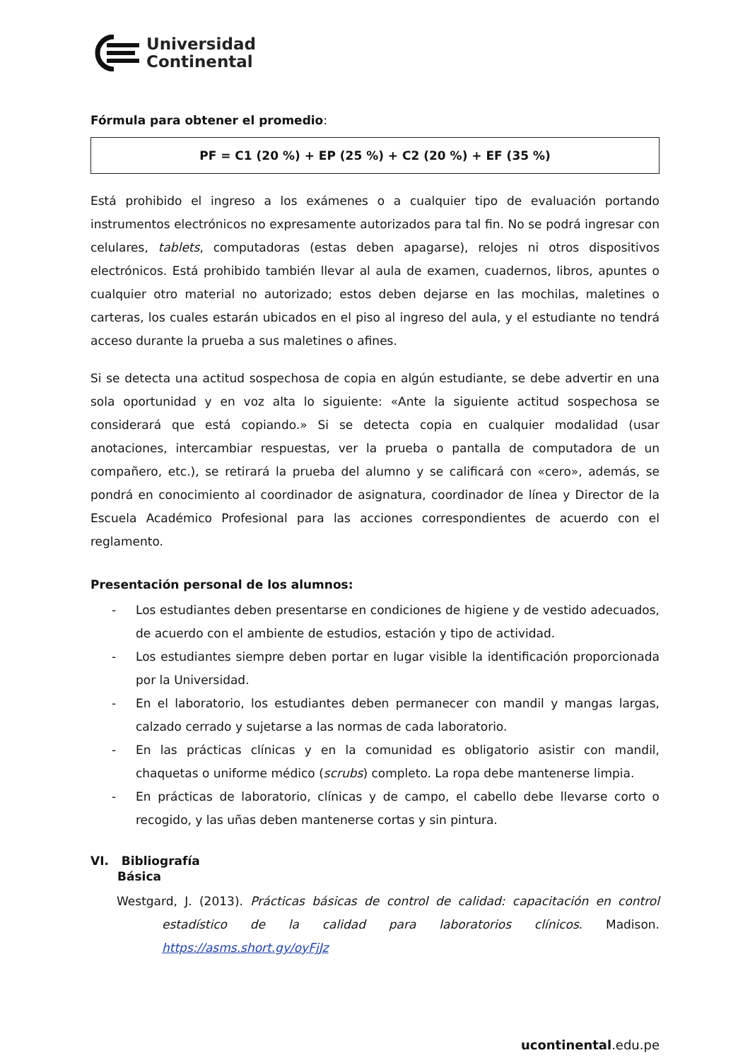Universidad
Continental
Fórmula para obtener el promedio:
PF = C1 (20 %) + EP (25 %) + C2 (20 %) + EF (35 %)
Está prohibido el ingreso a los exámenes o a cualquier tipo de evaluación portando instrumentos electrónicos no expresamente autorizados para tal fin. No se podrá ingresar con celulares, tablets, computadoras (estas deben apagarse), relojes ni otros dispositivos electrónicos. Está prohibido también llevar al aula de examen, cuadernos, libros, apuntes o cualquier otro material no autorizado; estos deben dejarse en las mochilas, maletines o carteras, los cuales estarán ubicados en el piso al ingreso del aula, y el estudiante no tendrá acceso durante la prueba a sus maletines o afines.
Si se detecta una actitud sospechosa de copia en algún estudiante, se debe advertir en una sola oportunidad y en voz alta lo siguiente: «Ante la siguiente actitud sospechosa se considerará que está copiando.» Si se detecta copia en cualquier modalidad (usar anotaciones, intercambiar respuestas, ver la prueba o pantalla de computadora de un compañero, etc.), se retirará la prueba del alumno y se calificará con «cero», además, se pondrá en conocimiento al coordinador de asignatura, coordinador de línea y Director de la Escuela Académico Profesional para las acciones correspondientes de acuerdo con el reglamento.
Presentación personal de los alumnos:
- Los estudiantes deben presentarse en condiciones de higiene y de vestido adecuados, de acuerdo con el ambiente de estudios, estación y tipo de actividad.
- Los estudiantes siempre deben portar en lugar visible la identificación proporcionada por la Universidad.
- En el laboratorio, los estudiantes deben permanecer con mandil y mangas largas, calzado cerrado y sujetarse a las normas de cada laboratorio.
- En las prácticas clínicas y en la comunidad es obligatorio asistir con mandil, chaquetas o uniforme médico (scrubs) completo. La ropa debe mantenerse limpia.
- En prácticas de laboratorio, clínicas y de campo, el cabello debe llevarse corto o recogido, y las uñas deben mantenerse cortas y sin pintura.
VI. Bibliografía
Básica
Westgard, J. (2013). Prácticas básicas de control de calidad: capacitación en control estadístico de la calidad para laboratorios clínicos. Madison. https://asms.short.gy/oyFjJz
ucontinental.edu.pe